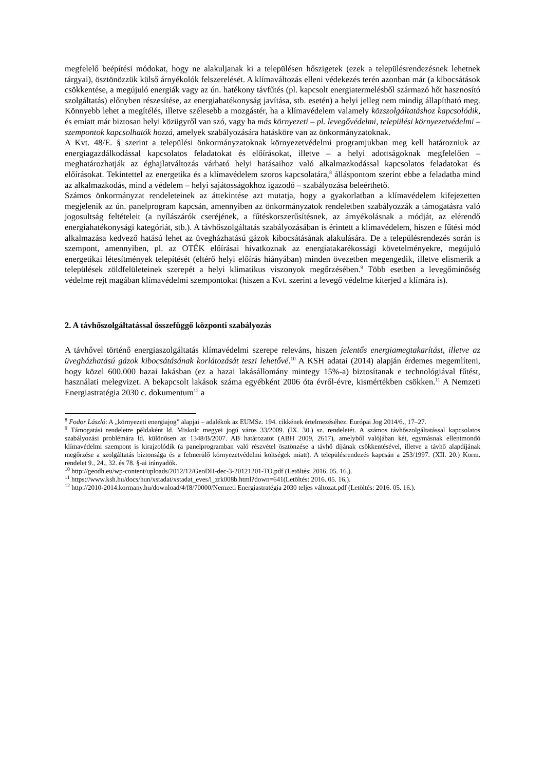megfelelő beépítési módokat, hogy ne alakuljanak ki a településen hőszigetek (ezek a településrendezésnek lehetnek tárgyai), ösztönözzük külső árnyékolók felszerelését. A klímaváltozás elleni védekezés terén azonban már (a kibocsátások csökkentése, a megújuló energiák vagy az ún. hatékony távfűtés (pl. kapcsolt energiatermelésből származó hőt hasznosító szolgáltatás) előnyben részesítése, az energiahatékonyság javítása, stb. esetén) a helyi jelleg nem mindig állapítható meg. Könnyebb lehet a megítélés, illetve szélesebb a mozgástér, ha a klímavédelem valamely közszolgáltatáshoz kapcsolódik, és emiatt már biztosan helyi közügyről van szó, vagy ha más környezeti – pl. levegővédelmi, települési környezetvédelmi – szempontok kapcsolhatók hozzá, amelyek szabályozására hatásköre van az önkormányzatoknak.
A Kvt. 48/E. § szerint a települési önkormányzatoknak környezetvédelmi programjukban meg kell határozniuk az energiagazdálkodással kapcsolatos feladatokat és előírásokat, illetve – a helyi adottságoknak megfelelően – meghatározhatják az éghajlatváltozás várható helyi hatásaihoz való alkalmazkodással kapcsolatos feladatokat és előírásokat. Tekintettel az energetika és a klímavédelem szoros kapcsolatára,<sup>8</sup> álláspontom szerint ebbe a feladatba mind az alkalmazkodás, mind a védelem – helyi sajátosságokhoz igazodó – szabályozása beleérthető.
Számos önkormányzat rendeleteinek az áttekintése azt mutatja, hogy a gyakorlatban a klímavédelem kifejezetten megjelenik az ún. panelprogram kapcsán, amennyiben az önkormányzatok rendeletben szabályozzák a támogatásra való jogosultság feltételeit (a nyílászárók cseréjének, a fűtéskorszerűsítésnek, az árnyékolásnak a módját, az elérendő energiahatékonysági kategóriát, stb.). A távhőszolgáltatás szabályozásában is érintett a klímavédelem, hiszen e fűtési mód alkalmazása kedvező hatású lehet az üvegházhatású gázok kibocsátásának alakulására. De a településrendezés során is szempont, amennyiben, pl. az OTÉK előírásai hivatkoznak az energiatakarékossági követelményekre, megújuló energetikai létesítmények telepítését (eltérő helyi előírás hiányában) minden övezetben megengedik, illetve elismerik a települések zöldfelületeinek szerepét a helyi klimatikus viszonyok megőrzésében.<sup>9</sup> Több esetben a levegőminőség védelme rejt magában klímavédelmi szempontokat (hiszen a Kvt. szerint a levegő védelme kiterjed a klímára is).
2. A távhőszolgáltatással összefüggő központi szabályozás
A távhővel történő energiaszolgáltatás klímavédelmi szerepe releváns, hiszen jelentős energiamegtakarítást, illetve az üvegházhatású gázok kibocsátásának korlátozását teszi lehetővé.<sup>10</sup> A KSH adatai (2014) alapján érdemes megemlíteni, hogy közel 600.000 hazai lakásban (ez a hazai lakásállomány mintegy 15%-a) biztosítanak e technológiával fűtést, használati melegvizet. A bekapcsolt lakások száma egyébként 2006 óta évről-évre, kismértékben csökken.<sup>11</sup> A Nemzeti Energiastratégia 2030 c. dokumentum<sup>12</sup> a
<sup>8</sup> Fodor László: A „környezeti energiajog” alapjai – adalékok az EUMSz. 194. cikkének értelmezéséhez. Európai Jog 2014/6., 17–27.
<sup>9</sup> Támogatási rendeletre példaként ld. Miskolc megyei jogú város 33/2009. (IX. 30.) sz. rendeletét. A számos távhőszolgáltatással kapcsolatos szabályozási problémára ld. különösen az 1348/B/2007. AB határozatot (ABH 2009, 2617), amelyből valójában két, egymásnak ellentmondó klímavédelmi szempont is kirajzolódik (a panelprogramban való részvétel ösztönzése a távhő díjának csökkentésével, illetve a távhő alapdíjának megőrzése a szolgáltatás biztonsága és a felmerülő környezetvédelmi költségek miatt). A településrendezés kapcsán a 253/1997. (XII. 20.) Korm. rendelet 9., 24., 32. és 78. §-ai irányadók.
<sup>10</sup> http://geodh.eu/wp-content/uploads/2012/12/GeoDH-dec-3-20121201-TO.pdf (Letöltés: 2016. 05. 16.).
<sup>11</sup> https://www.ksh.hu/docs/hun/xstadat/xstadat_eves/i_zrk008b.html?down=641(Letöltés: 2016. 05. 16.).
<sup>12</sup> http://2010-2014.kormany.hu/download/4/f8/70000/Nemzeti Energiastratégia 2030 teljes változat.pdf (Letöltés: 2016. 05. 16.).